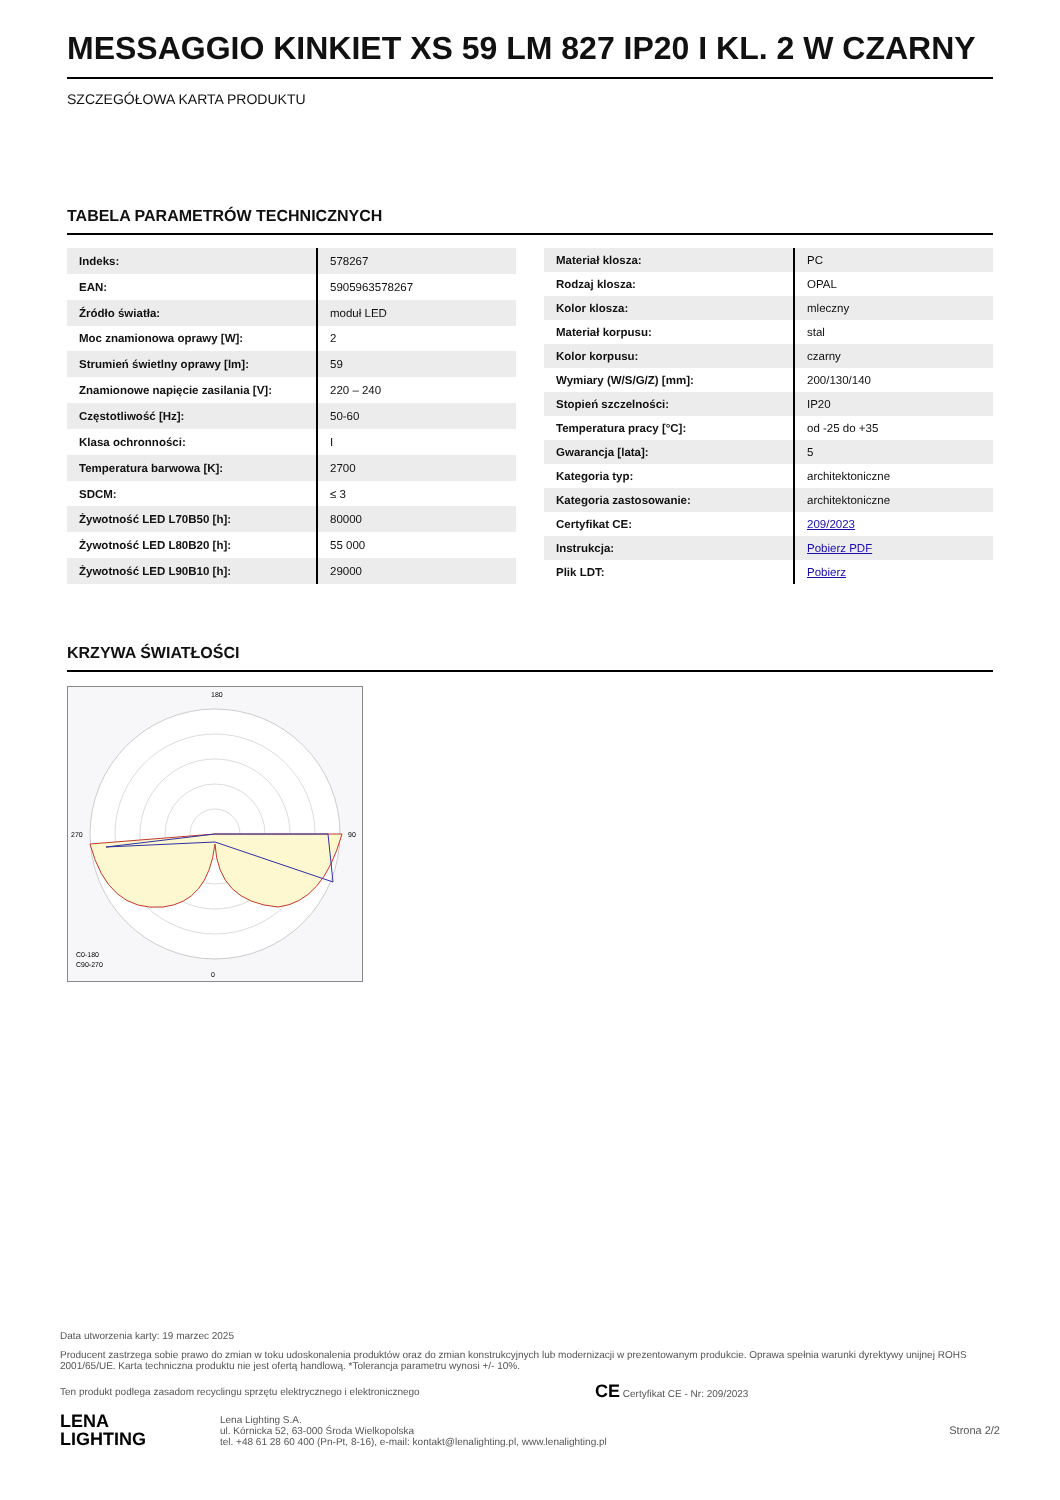MESSAGGIO KINKIET XS 59 LM 827 IP20 I KL. 2 W CZARNY
SZCZEGÓŁOWA KARTA PRODUKTU
TABELA PARAMETRÓW TECHNICZNYCH
| Indeks: | 578267 |
| EAN: | 5905963578267 |
| Źródło światła: | moduł LED |
| Moc znamionowa oprawy [W]: | 2 |
| Strumień świetlny oprawy [lm]: | 59 |
| Znamionowe napięcie zasilania [V]: | 220 – 240 |
| Częstotliwość [Hz]: | 50-60 |
| Klasa ochronności: | I |
| Temperatura barwowa [K]: | 2700 |
| SDCM: | ≤ 3 |
| Żywotność LED L70B50 [h]: | 80000 |
| Żywotność LED L80B20 [h]: | 55 000 |
| Żywotność LED L90B10 [h]: | 29000 |
| Materiał klosza: | PC |
| Rodzaj klosza: | OPAL |
| Kolor klosza: | mleczny |
| Materiał korpusu: | stal |
| Kolor korpusu: | czarny |
| Wymiary (W/S/G/Z) [mm]: | 200/130/140 |
| Stopień szczelności: | IP20 |
| Temperatura pracy [°C]: | od -25 do +35 |
| Gwarancja [lata]: | 5 |
| Kategoria typ: | architektoniczne |
| Kategoria zastosowanie: | architektoniczne |
| Certyfikat CE: | 209/2023 |
| Instrukcja: | Pobierz PDF |
| Plik LDT: | Pobierz |
KRZYWA ŚWIATŁOŚCI
C0-180
C90-270
0
180
90
270
Data utworzenia karty: 19 marzec 2025
Producent zastrzega sobie prawo do zmian w toku udoskonalenia produktów oraz do zmian konstrukcyjnych lub modernizacji w prezentowanym produkcie. Oprawa spełnia warunki dyrektywy unijnej ROHS 2001/65/UE. Karta techniczna produktu nie jest ofertą handlową. *Tolerancja parametru wynosi +/- 10%.
Ten produkt podlega zasadom recyclingu sprzętu elektrycznego i elektronicznego CE Certyfikat CE - Nr: 209/2023
LENA
LIGHTING
Lena Lighting S.A.
ul. Kórnicka 52, 63-000 Środa Wielkopolska
tel. +48 61 28 60 400 (Pn-Pt, 8-16), e-mail: kontakt@lenalighting.pl, www.lenalighting.pl
Strona 2/2